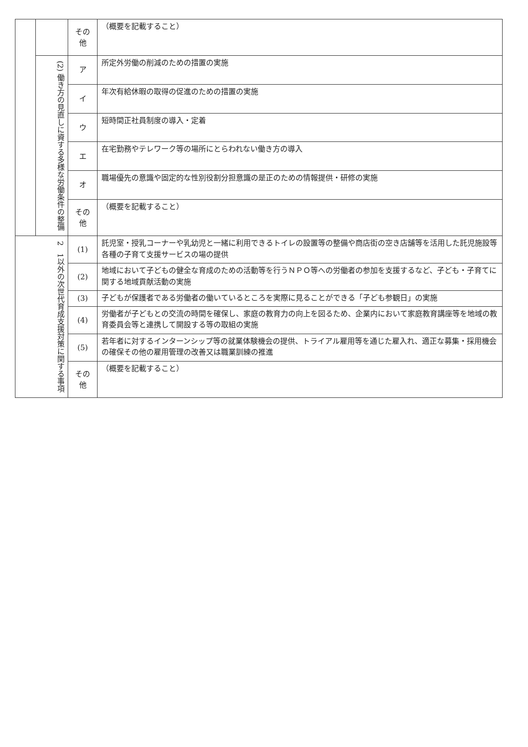| | | その 他 | （概要を記載すること） |
| | (2) 働き方の見直しに資する多様な労働条件の整備 | ア | 所定外労働の削減のための措置の実施 |
| | | イ | 年次有給休暇の取得の促進のための措置の実施 |
| | | ウ | 短時間正社員制度の導入・定着 |
| | | エ | 在宅勤務やテレワーク等の場所にとらわれない働き方の導入 |
| | | オ | 職場優先の意識や固定的な性別役割分担意識の是正のための情報提供・研修の実施 |
| | | その 他 | （概要を記載すること） |
| 2 1以外の次世代育成支援対策に関する事項 | | (1) | 託児室・授乳コーナーや乳幼児と一緒に利用できるトイレの設置等の整備や商店街の空き店舗等を活用した託児施設等各種の子育て支援サービスの場の提供 |
| | | (2) | 地域において子どもの健全な育成のための活動等を行うＮＰＯ等への労働者の参加を支援するなど、子ども・子育てに関する地域貢献活動の実施 |
| | | (3) | 子どもが保護者である労働者の働いているところを実際に見ることができる「子ども参観日」の実施 |
| | | (4) | 労働者が子どもとの交流の時間を確保し、家庭の教育力の向上を図るため、企業内において家庭教育講座等を地域の教育委員会等と連携して開設する等の取組の実施 |
| | | (5) | 若年者に対するインターンシップ等の就業体験機会の提供、トライアル雇用等を通じた雇入れ、適正な募集・採用機会の確保その他の雇用管理の改善又は職業訓練の推進 |
| | | その 他 | （概要を記載すること） |